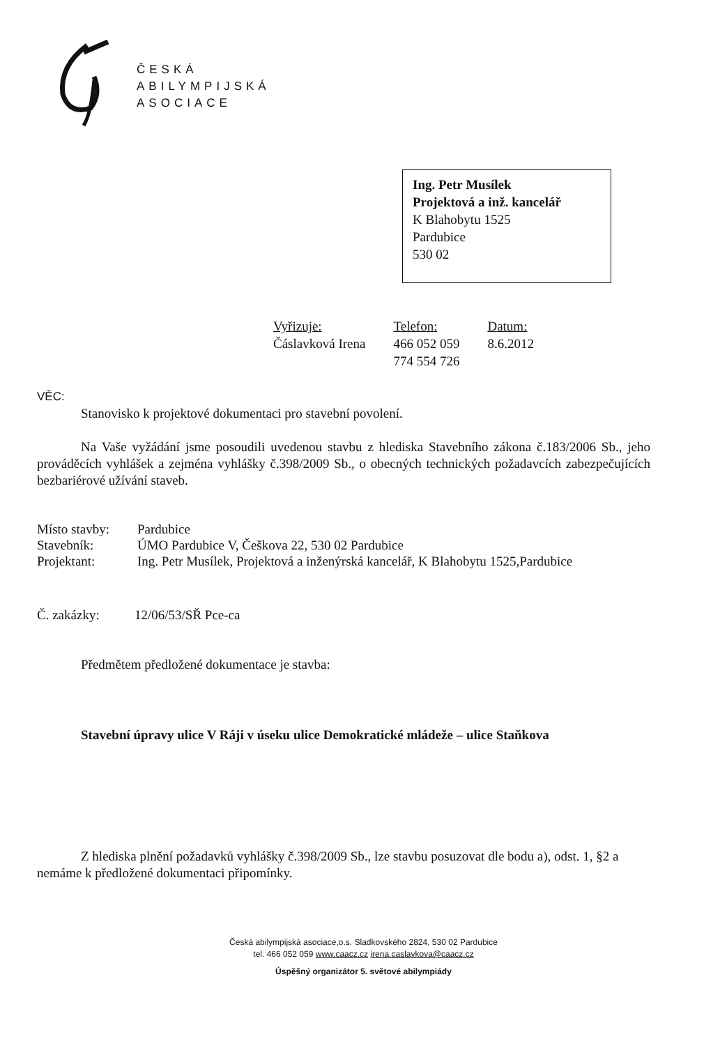ČESKÁ
ABILYMPIJSKÁ
ASOCIACE
Ing. Petr Musílek
Projektová a inž. kancelář
K Blahobytu 1525
Pardubice
530 02
Vyřizuje:
Čáslavková Irena
Telefon:
466 052 059
774 554 726
Datum:
8.6.2012
VĚC:
Stanovisko k projektové dokumentaci pro stavební povolení.
Na Vaše vyžádání jsme posoudili uvedenou stavbu z hlediska Stavebního zákona č.183/2006 Sb., jeho prováděcích vyhlášek a zejména vyhlášky č.398/2009 Sb., o obecných technických požadavcích zabezpečujících bezbariérové užívání staveb.
| Místo stavby: | Pardubice |
| Stavebník: | ÚMO Pardubice V, Češkova 22, 530 02 Pardubice |
| Projektant: | Ing. Petr Musílek, Projektová a inženýrská kancelář, K Blahobytu 1525,Pardubice |
| Č. zakázky: | 12/06/53/SŘ Pce-ca |
Předmětem předložené dokumentace je stavba:
Stavební úpravy ulice V Ráji v úseku ulice Demokratické mládeže – ulice Staňkova
Z hlediska plnění požadavků vyhlášky č.398/2009 Sb., lze stavbu posuzovat dle bodu a), odst. 1, §2 a nemáme k předložené dokumentaci připomínky.
Česká abilympijská asociace,o.s. Sladkovského 2824, 530 02 Pardubice
tel. 466 052 059 www.caacz.cz irena.caslavkova@caacz.cz
Úspěšný organizátor 5. světové abilympiády